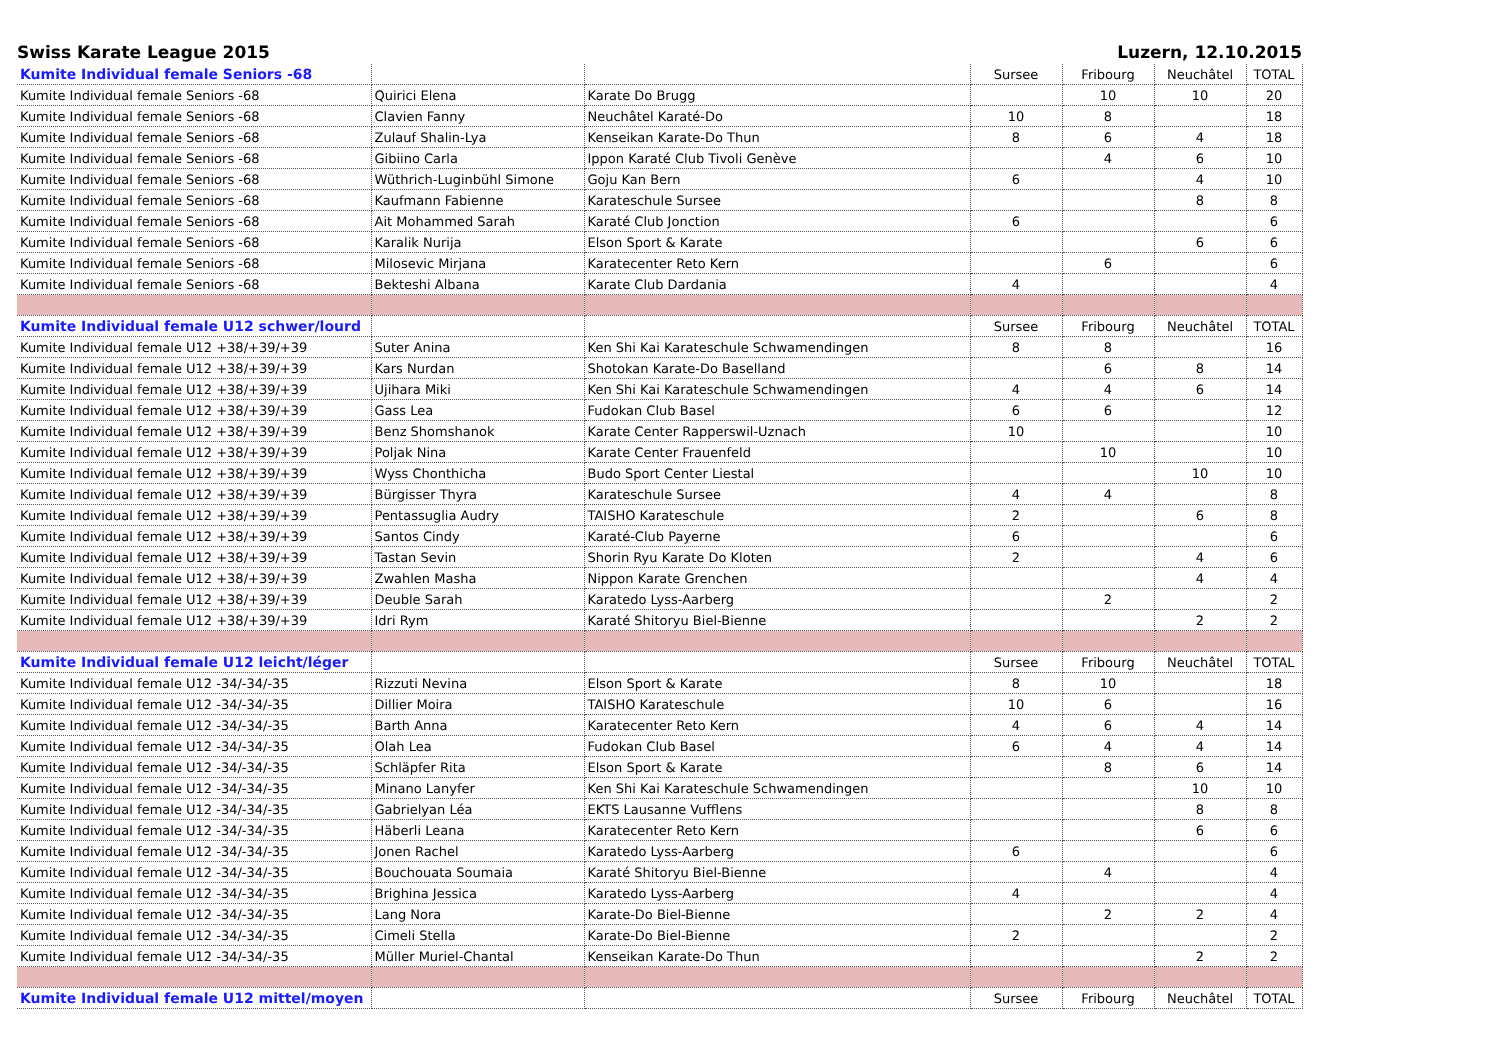Swiss Karate League 2015 Luzern, 12.10.2015
| Kumite Individual female Seniors -68 | | | Sursee | Fribourg | Neuchâtel | TOTAL |
| Kumite Individual female Seniors -68 | Quirici Elena | Karate Do Brugg | | 10 | 10 | 20 |
| Kumite Individual female Seniors -68 | Clavien Fanny | Neuchâtel Karaté-Do | 10 | 8 | | 18 |
| Kumite Individual female Seniors -68 | Zulauf Shalin-Lya | Kenseikan Karate-Do Thun | 8 | 6 | 4 | 18 |
| Kumite Individual female Seniors -68 | Gibiino Carla | Ippon Karaté Club Tivoli Genève | | 4 | 6 | 10 |
| Kumite Individual female Seniors -68 | Wüthrich-Luginbühl Simone | Goju Kan Bern | 6 | | 4 | 10 |
| Kumite Individual female Seniors -68 | Kaufmann Fabienne | Karateschule Sursee | | | 8 | 8 |
| Kumite Individual female Seniors -68 | Ait Mohammed Sarah | Karaté Club Jonction | 6 | | | 6 |
| Kumite Individual female Seniors -68 | Karalik Nurija | Elson Sport & Karate | | | 6 | 6 |
| Kumite Individual female Seniors -68 | Milosevic Mirjana | Karatecenter Reto Kern | | 6 | | 6 |
| Kumite Individual female Seniors -68 | Bekteshi Albana | Karate Club Dardania | 4 | | | 4 |
| Kumite Individual female U12 schwer/lourd | | | Sursee | Fribourg | Neuchâtel | TOTAL |
| Kumite Individual female U12 +38/+39/+39 | Suter Anina | Ken Shi Kai Karateschule Schwamendingen | 8 | 8 | | 16 |
| Kumite Individual female U12 +38/+39/+39 | Kars Nurdan | Shotokan Karate-Do Baselland | | 6 | 8 | 14 |
| Kumite Individual female U12 +38/+39/+39 | Ujihara Miki | Ken Shi Kai Karateschule Schwamendingen | 4 | 4 | 6 | 14 |
| Kumite Individual female U12 +38/+39/+39 | Gass Lea | Fudokan Club Basel | 6 | 6 | | 12 |
| Kumite Individual female U12 +38/+39/+39 | Benz Shomshanok | Karate Center Rapperswil-Uznach | 10 | | | 10 |
| Kumite Individual female U12 +38/+39/+39 | Poljak Nina | Karate Center Frauenfeld | | 10 | | 10 |
| Kumite Individual female U12 +38/+39/+39 | Wyss Chonthicha | Budo Sport Center Liestal | | | 10 | 10 |
| Kumite Individual female U12 +38/+39/+39 | Bürgisser Thyra | Karateschule Sursee | 4 | 4 | | 8 |
| Kumite Individual female U12 +38/+39/+39 | Pentassuglia Audry | TAISHO Karateschule | 2 | | 6 | 8 |
| Kumite Individual female U12 +38/+39/+39 | Santos Cindy | Karaté-Club Payerne | 6 | | | 6 |
| Kumite Individual female U12 +38/+39/+39 | Tastan Sevin | Shorin Ryu Karate Do Kloten | 2 | | 4 | 6 |
| Kumite Individual female U12 +38/+39/+39 | Zwahlen Masha | Nippon Karate Grenchen | | | 4 | 4 |
| Kumite Individual female U12 +38/+39/+39 | Deuble Sarah | Karatedo Lyss-Aarberg | | 2 | | 2 |
| Kumite Individual female U12 +38/+39/+39 | Idri Rym | Karaté Shitoryu Biel-Bienne | | | 2 | 2 |
| Kumite Individual female U12 leicht/léger | | | Sursee | Fribourg | Neuchâtel | TOTAL |
| Kumite Individual female U12 -34/-34/-35 | Rizzuti Nevina | Elson Sport & Karate | 8 | 10 | | 18 |
| Kumite Individual female U12 -34/-34/-35 | Dillier Moira | TAISHO Karateschule | 10 | 6 | | 16 |
| Kumite Individual female U12 -34/-34/-35 | Barth Anna | Karatecenter Reto Kern | 4 | 6 | 4 | 14 |
| Kumite Individual female U12 -34/-34/-35 | Olah Lea | Fudokan Club Basel | 6 | 4 | 4 | 14 |
| Kumite Individual female U12 -34/-34/-35 | Schläpfer Rita | Elson Sport & Karate | | 8 | 6 | 14 |
| Kumite Individual female U12 -34/-34/-35 | Minano Lanyfer | Ken Shi Kai Karateschule Schwamendingen | | | 10 | 10 |
| Kumite Individual female U12 -34/-34/-35 | Gabrielyan Léa | EKTS Lausanne Vufflens | | | 8 | 8 |
| Kumite Individual female U12 -34/-34/-35 | Häberli Leana | Karatecenter Reto Kern | | | 6 | 6 |
| Kumite Individual female U12 -34/-34/-35 | Jonen Rachel | Karatedo Lyss-Aarberg | 6 | | | 6 |
| Kumite Individual female U12 -34/-34/-35 | Bouchouata Soumaia | Karaté Shitoryu Biel-Bienne | | 4 | | 4 |
| Kumite Individual female U12 -34/-34/-35 | Brighina Jessica | Karatedo Lyss-Aarberg | 4 | | | 4 |
| Kumite Individual female U12 -34/-34/-35 | Lang Nora | Karate-Do Biel-Bienne | | 2 | 2 | 4 |
| Kumite Individual female U12 -34/-34/-35 | Cimeli Stella | Karate-Do Biel-Bienne | 2 | | | 2 |
| Kumite Individual female U12 -34/-34/-35 | Müller Muriel-Chantal | Kenseikan Karate-Do Thun | | | 2 | 2 |
| Kumite Individual female U12 mittel/moyen | | | Sursee | Fribourg | Neuchâtel | TOTAL |